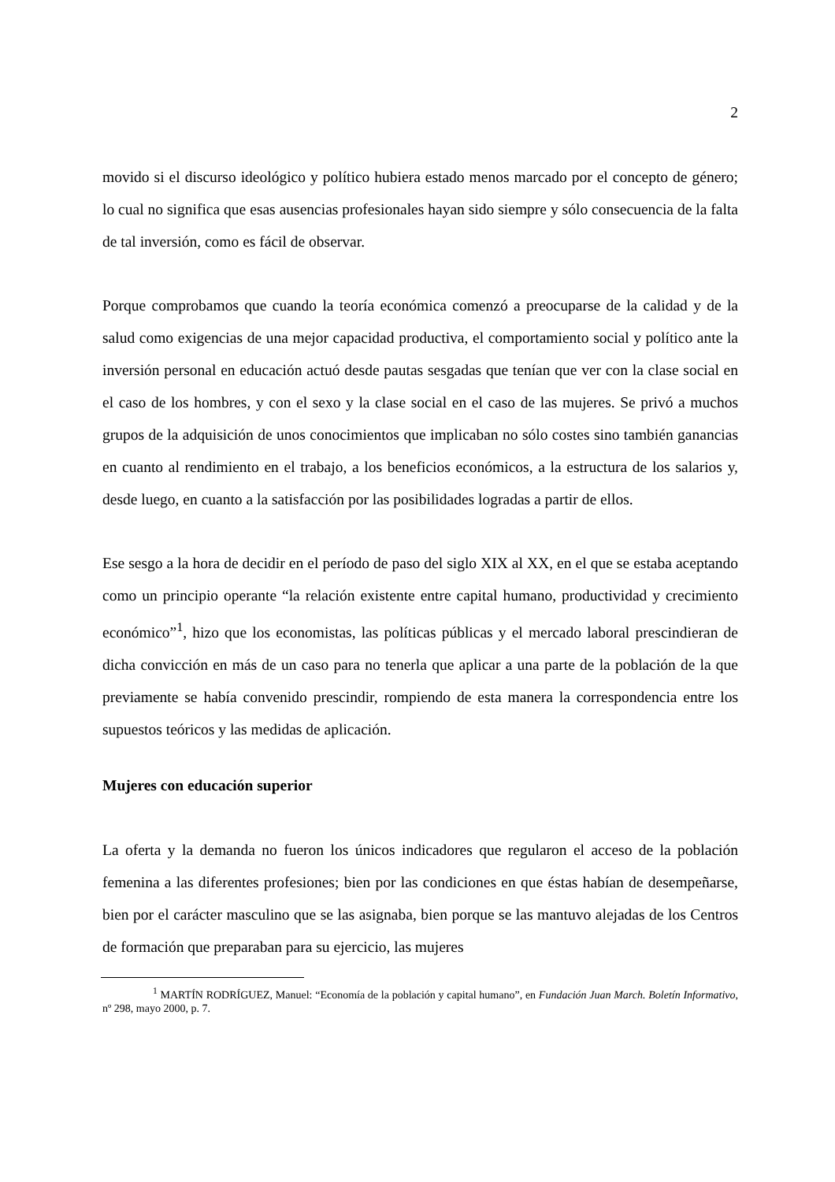2
movido si el discurso ideológico y político hubiera estado menos marcado por el concepto de género; lo cual no significa que esas ausencias profesionales hayan sido siempre y sólo consecuencia de la falta de tal inversión, como es fácil de observar.
Porque comprobamos que cuando la teoría económica comenzó a preocuparse de la calidad y de la salud como exigencias de una mejor capacidad productiva, el comportamiento social y político ante la inversión personal en educación actuó desde pautas sesgadas que tenían que ver con la clase social en el caso de los hombres, y con el sexo y la clase social en el caso de las mujeres. Se privó a muchos grupos de la adquisición de unos conocimientos que implicaban no sólo costes sino también ganancias en cuanto al rendimiento en el trabajo, a los beneficios económicos, a la estructura de los salarios y, desde luego, en cuanto a la satisfacción por las posibilidades logradas a partir de ellos.
Ese sesgo a la hora de decidir en el período de paso del siglo XIX al XX, en el que se estaba aceptando como un principio operante “la relación existente entre capital humano, productividad y crecimiento económico”<sup>1</sup>, hizo que los economistas, las políticas públicas y el mercado laboral prescindieran de dicha convicción en más de un caso para no tenerla que aplicar a una parte de la población de la que previamente se había convenido prescindir, rompiendo de esta manera la correspondencia entre los supuestos teóricos y las medidas de aplicación.
Mujeres con educación superior
La oferta y la demanda no fueron los únicos indicadores que regularon el acceso de la población femenina a las diferentes profesiones; bien por las condiciones en que éstas habían de desempeñarse, bien por el carácter masculino que se las asignaba, bien porque se las mantuvo alejadas de los Centros de formación que preparaban para su ejercicio, las mujeres
<sup>1</sup> MARTÍN RODRÍGUEZ, Manuel: “Economía de la población y capital humano”, en Fundación Juan March. Boletín Informativo, nº 298, mayo 2000, p. 7.